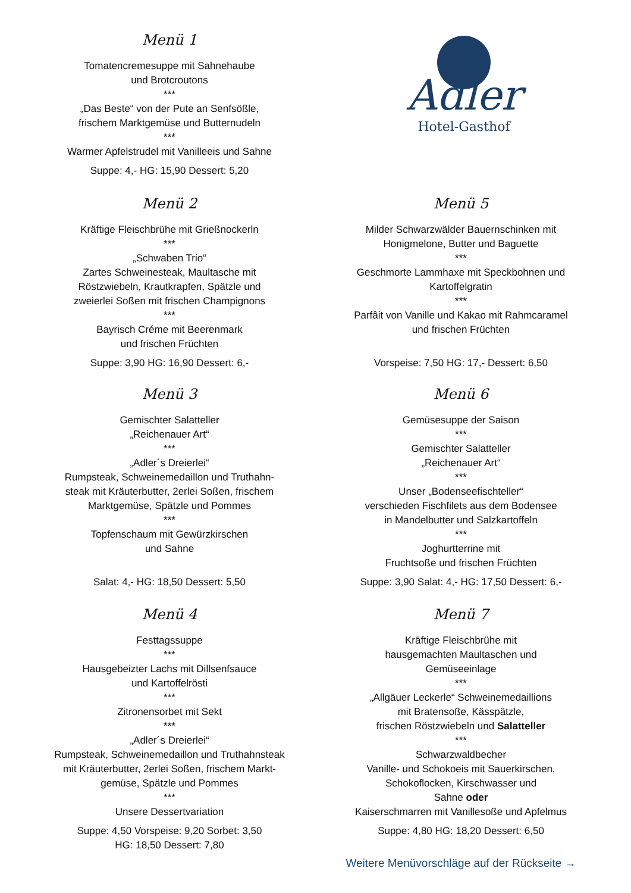Menü 1
Tomatencremesuppe mit Sahnehaube
und Brotcroutons
***
„Das Beste“ von der Pute an Senfsößle,
frischem Marktgemüse und Butternudeln
***
Warmer Apfelstrudel mit Vanilleeis und Sahne
Suppe: 4,- HG: 15,90 Dessert: 5,20
Adler
Hotel-Gasthof
Menü 2
Kräftige Fleischbrühe mit Grießnockerln
***
„Schwaben Trio“
Zartes Schweinesteak, Maultasche mit
Röstzwiebeln, Krautkrapfen, Spätzle und
zweierlei Soßen mit frischen Champignons
***
Bayrisch Créme mit Beerenmark
und frischen Früchten
Suppe: 3,90 HG: 16,90 Dessert: 6,-
Menü 5
Milder Schwarzwälder Bauernschinken mit
Honigmelone, Butter und Baguette
***
Geschmorte Lammhaxe mit Speckbohnen und
Kartoffelgratin
***
Parfâit von Vanille und Kakao mit Rahmcaramel
und frischen Früchten
Vorspeise: 7,50 HG: 17,- Dessert: 6,50
Menü 3
Gemischter Salatteller
„Reichenauer Art“
***
„Adler´s Dreierlei“
Rumpsteak, Schweinemedaillon und Truthahn-
steak mit Kräuterbutter, 2erlei Soßen, frischem
Marktgemüse, Spätzle und Pommes
***
Topfenschaum mit Gewürzkirschen
und Sahne
Salat: 4,- HG: 18,50 Dessert: 5,50
Menü 6
Gemüsesuppe der Saison
***
Gemischter Salatteller
„Reichenauer Art“
***
Unser „Bodenseefischteller“
verschieden Fischfilets aus dem Bodensee
in Mandelbutter und Salzkartoffeln
***
Joghurtterrine mit
Fruchtsoße und frischen Früchten
Suppe: 3,90 Salat: 4,- HG: 17,50 Dessert: 6,-
Menü 4
Festtagssuppe
***
Hausgebeizter Lachs mit Dillsenfsauce
und Kartoffelrösti
***
Zitronensorbet mit Sekt
***
„Adler´s Dreierlei“
Rumpsteak, Schweinemedaillon und Truthahnsteak
mit Kräuterbutter, 2erlei Soßen, frischem Markt-
gemüse, Spätzle und Pommes
***
Unsere Dessertvariation
Suppe: 4,50 Vorspeise: 9,20 Sorbet: 3,50
HG: 18,50 Dessert: 7,80
Menü 7
Kräftige Fleischbrühe mit
hausgemachten Maultaschen und
Gemüseeinlage
***
„Allgäuer Leckerle“ Schweinemedaillions
mit Bratensoße, Kässpätzle,
frischen Röstzwiebeln und Salatteller
***
Schwarzwaldbecher
Vanille- und Schokoeis mit Sauerkirschen,
Schokoflocken, Kirschwasser und
Sahne oder
Kaiserschmarren mit Vanillesoße und Apfelmus
Suppe: 4,80 HG: 18,20 Dessert: 6,50
Weitere Menüvorschläge auf der Rückseite →